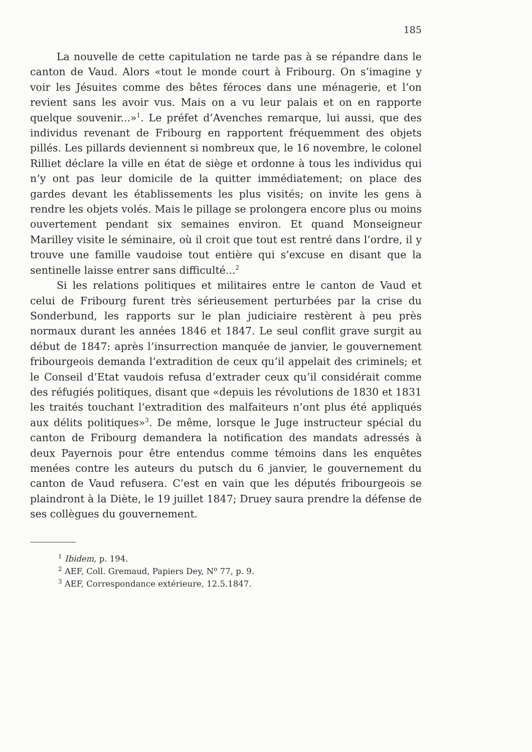185
La nouvelle de cette capitulation ne tarde pas à se répandre dans le canton de Vaud. Alors «tout le monde court à Fribourg. On s’imagine y voir les Jésuites comme des bêtes féroces dans une ménagerie, et l’on revient sans les avoir vus. Mais on a vu leur palais et on en rapporte quelque souvenir...»<sup>1</sup>. Le préfet d’Avenches remarque, lui aussi, que des individus revenant de Fribourg en rapportent fréquemment des objets pillés. Les pillards deviennent si nombreux que, le 16 novembre, le colonel Rilliet déclare la ville en état de siège et ordonne à tous les individus qui n’y ont pas leur domicile de la quitter immédiatement; on place des gardes devant les établissements les plus visités; on invite les gens à rendre les objets volés. Mais le pillage se prolongera encore plus ou moins ouvertement pendant six semaines environ. Et quand Monseigneur Marilley visite le séminaire, où il croit que tout est rentré dans l’ordre, il y trouve une famille vaudoise tout entière qui s’excuse en disant que la sentinelle laisse entrer sans difficulté...<sup>2</sup>
Si les relations politiques et militaires entre le canton de Vaud et celui de Fribourg furent très sérieusement perturbées par la crise du Sonderbund, les rapports sur le plan judiciaire restèrent à peu près normaux durant les années 1846 et 1847. Le seul conflit grave surgit au début de 1847: après l’insurrection manquée de janvier, le gouvernement fribourgeois demanda l’extradition de ceux qu’il appelait des criminels; et le Conseil d’Etat vaudois refusa d’extrader ceux qu’il considérait comme des réfugiés politiques, disant que «depuis les révolutions de 1830 et 1831 les traités touchant l’extradition des malfaiteurs n’ont plus été appliqués aux délits politiques»<sup>3</sup>. De même, lorsque le Juge instructeur spécial du canton de Fribourg demandera la notification des mandats adressés à deux Payernois pour être entendus comme témoins dans les enquêtes menées contre les auteurs du putsch du 6 janvier, le gouvernement du canton de Vaud refusera. C’est en vain que les députés fribourgeois se plaindront à la Diète, le 19 juillet 1847; Druey saura prendre la défense de ses collègues du gouvernement.
<sup>1</sup> Ibidem, p. 194.
<sup>2</sup> AEF, Coll. Gremaud, Papiers Dey, N<sup>o</sup> 77, p. 9.
<sup>3</sup> AEF, Correspondance extérieure, 12.5.1847.